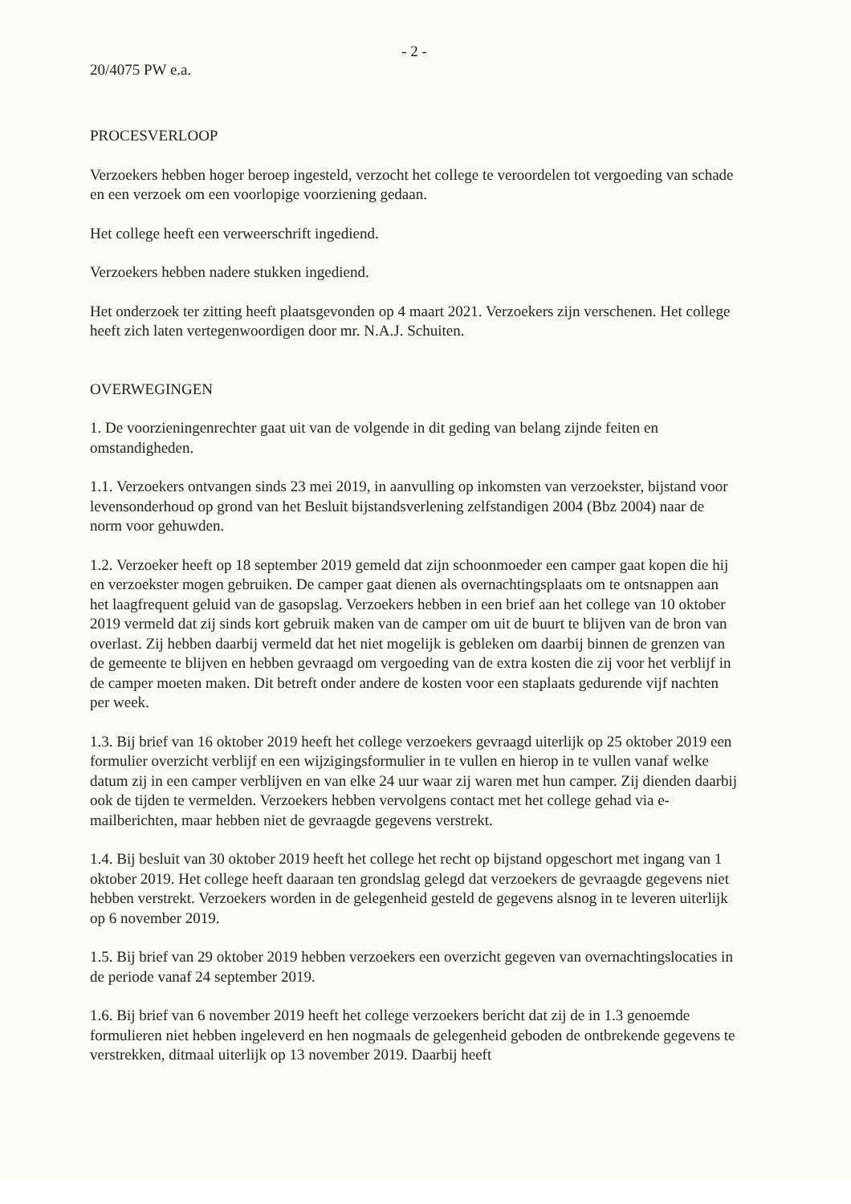- 2 -
20/4075 PW e.a.
PROCESVERLOOP
Verzoekers hebben hoger beroep ingesteld, verzocht het college te veroordelen tot vergoeding van schade en een verzoek om een voorlopige voorziening gedaan.
Het college heeft een verweerschrift ingediend.
Verzoekers hebben nadere stukken ingediend.
Het onderzoek ter zitting heeft plaatsgevonden op 4 maart 2021. Verzoekers zijn verschenen. Het college heeft zich laten vertegenwoordigen door mr. N.A.J. Schuiten.
OVERWEGINGEN
1. De voorzieningenrechter gaat uit van de volgende in dit geding van belang zijnde feiten en omstandigheden.
1.1. Verzoekers ontvangen sinds 23 mei 2019, in aanvulling op inkomsten van verzoekster, bijstand voor levensonderhoud op grond van het Besluit bijstandsverlening zelfstandigen 2004 (Bbz 2004) naar de norm voor gehuwden.
1.2. Verzoeker heeft op 18 september 2019 gemeld dat zijn schoonmoeder een camper gaat kopen die hij en verzoekster mogen gebruiken. De camper gaat dienen als overnachtingsplaats om te ontsnappen aan het laagfrequent geluid van de gasopslag. Verzoekers hebben in een brief aan het college van 10 oktober 2019 vermeld dat zij sinds kort gebruik maken van de camper om uit de buurt te blijven van de bron van overlast. Zij hebben daarbij vermeld dat het niet mogelijk is gebleken om daarbij binnen de grenzen van de gemeente te blijven en hebben gevraagd om vergoeding van de extra kosten die zij voor het verblijf in de camper moeten maken. Dit betreft onder andere de kosten voor een staplaats gedurende vijf nachten per week.
1.3. Bij brief van 16 oktober 2019 heeft het college verzoekers gevraagd uiterlijk op 25 oktober 2019 een formulier overzicht verblijf en een wijzigingsformulier in te vullen en hierop in te vullen vanaf welke datum zij in een camper verblijven en van elke 24 uur waar zij waren met hun camper. Zij dienden daarbij ook de tijden te vermelden. Verzoekers hebben vervolgens contact met het college gehad via e-mailberichten, maar hebben niet de gevraagde gegevens verstrekt.
1.4. Bij besluit van 30 oktober 2019 heeft het college het recht op bijstand opgeschort met ingang van 1 oktober 2019. Het college heeft daaraan ten grondslag gelegd dat verzoekers de gevraagde gegevens niet hebben verstrekt. Verzoekers worden in de gelegenheid gesteld de gegevens alsnog in te leveren uiterlijk op 6 november 2019.
1.5. Bij brief van 29 oktober 2019 hebben verzoekers een overzicht gegeven van overnachtingslocaties in de periode vanaf 24 september 2019.
1.6. Bij brief van 6 november 2019 heeft het college verzoekers bericht dat zij de in 1.3 genoemde formulieren niet hebben ingeleverd en hen nogmaals de gelegenheid geboden de ontbrekende gegevens te verstrekken, ditmaal uiterlijk op 13 november 2019. Daarbij heeft